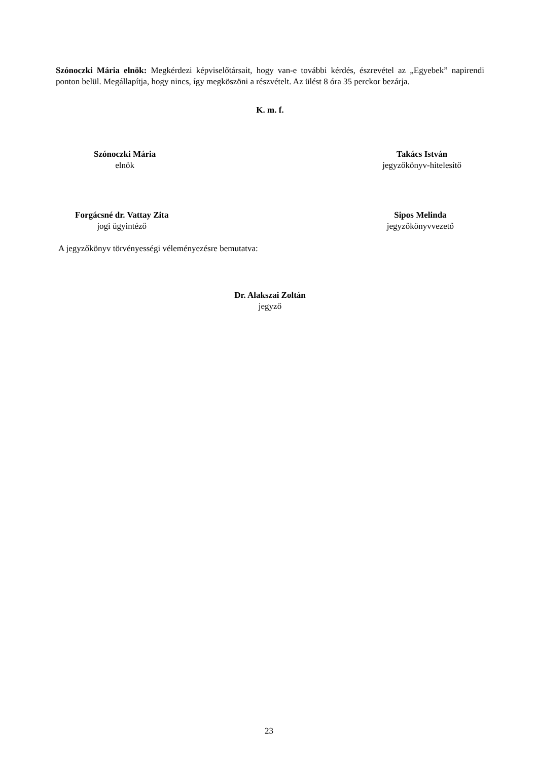Szónoczki Mária elnök: Megkérdezi képviselőtársait, hogy van-e további kérdés, észrevétel az „Egyebek” napirendi ponton belül. Megállapítja, hogy nincs, így megköszöni a részvételt. Az ülést 8 óra 35 perckor bezárja.
K. m. f.
Szónoczki Mária
elnök
Takács István
jegyzőkönyv-hitelesítő
Forgácsné dr. Vattay Zita
jogi ügyintéző
Sipos Melinda
jegyzőkönyvvezető
A jegyzőkönyv törvényességi véleményezésre bemutatva:
Dr. Alakszai Zoltán
jegyző
23